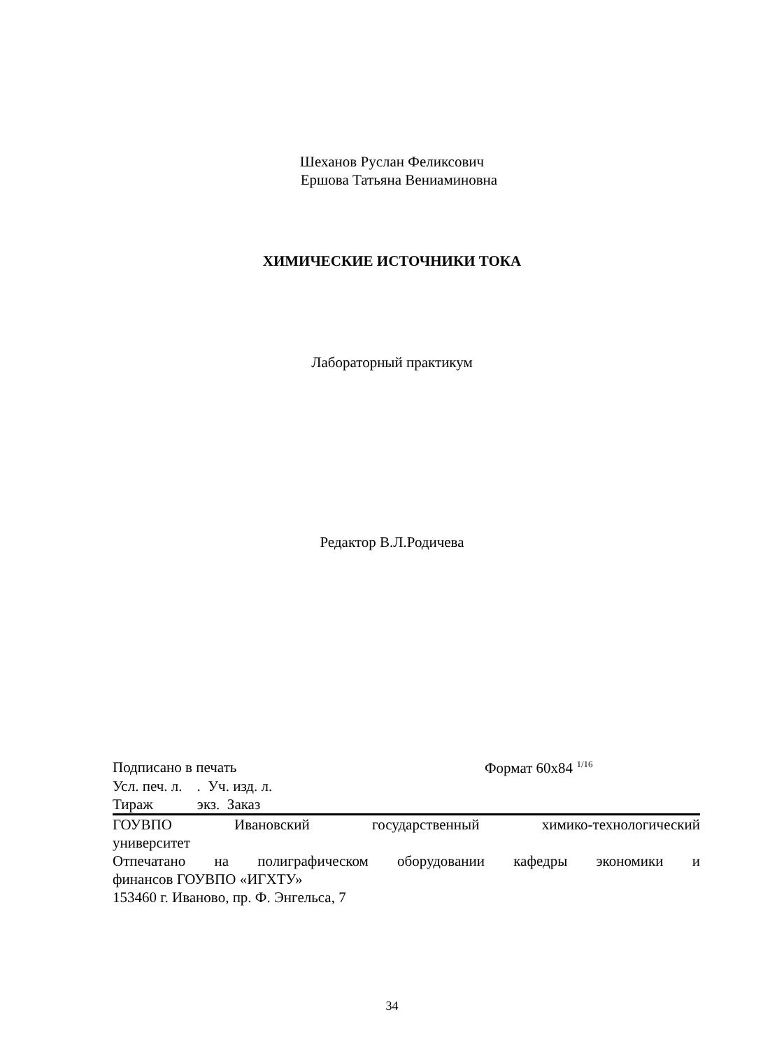Шеханов Руслан Феликсович
Ершова Татьяна Вениаминовна
ХИМИЧЕСКИЕ ИСТОЧНИКИ ТОКА
Лабораторный практикум
Редактор В.Л.Родичева
Подписано в печать Формат 60x84 <sup>1/16</sup>
Усл. печ. л. . Уч. изд. л.
Тираж экз. Заказ
ГОУВПО Ивановский государственный химико-технологический
университет
Отпечатано на полиграфическом оборудовании кафедры экономики и
финансов ГОУВПО «ИГХТУ»
153460 г. Иваново, пр. Ф. Энгельса, 7
34